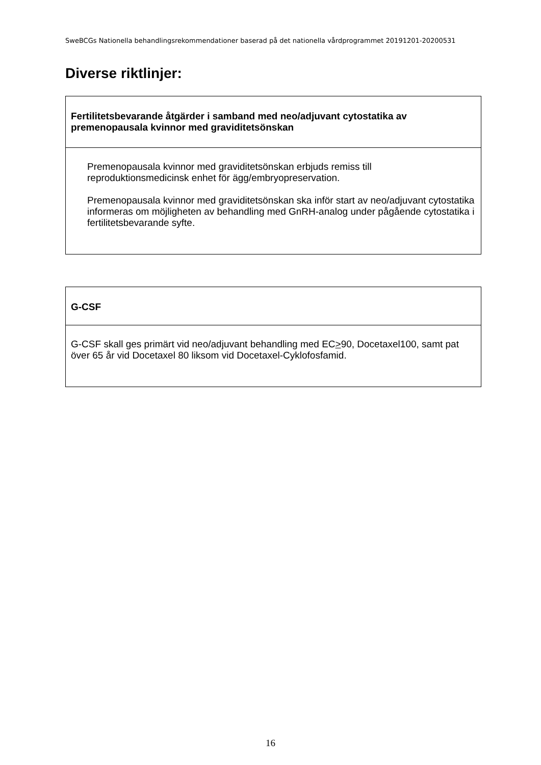SweBCGs Nationella behandlingsrekommendationer baserad på det nationella vårdprogrammet 20191201-20200531
Diverse riktlinjer:
| Fertilitetsbevarande åtgärder i samband med neo/adjuvant cytostatika av premenopausala kvinnor med graviditetsönskan |
| Premenopausala kvinnor med graviditetsönskan erbjuds remiss till reproduktionsmedicinsk enhet för ägg/embryopreservation. Premenopausala kvinnor med graviditetsönskan ska inför start av neo/adjuvant cytostatika informeras om möjligheten av behandling med GnRH-analog under pågående cytostatika i fertilitetsbevarande syfte. |
| G-CSF |
| G-CSF skall ges primärt vid neo/adjuvant behandling med EC > 90, Docetaxel100, samt pat över 65 år vid Docetaxel 80 liksom vid Docetaxel-Cyklofosfamid. |
16